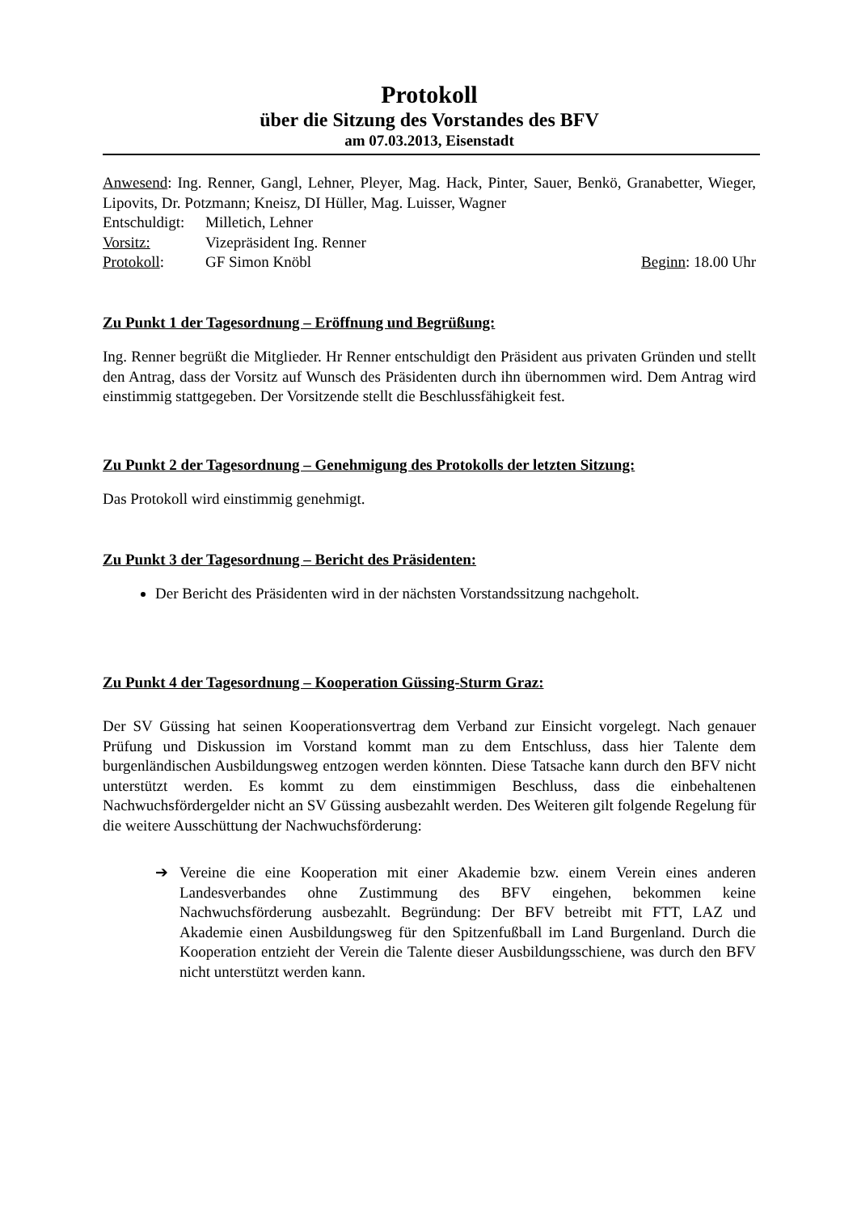Protokoll
über die Sitzung des Vorstandes des BFV
am 07.03.2013, Eisenstadt
Anwesend: Ing. Renner, Gangl, Lehner, Pleyer, Mag. Hack, Pinter, Sauer, Benkö, Granabetter, Wieger, Lipovits, Dr. Potzmann; Kneisz, DI Hüller, Mag. Luisser, Wagner
Entschuldigt: Milletich, Lehner
Vorsitz: Vizepräsident Ing. Renner
Protokoll: GF Simon Knöbl Beginn: 18.00 Uhr
Zu Punkt 1 der Tagesordnung – Eröffnung und Begrüßung:
Ing. Renner begrüßt die Mitglieder. Hr Renner entschuldigt den Präsident aus privaten Gründen und stellt den Antrag, dass der Vorsitz auf Wunsch des Präsidenten durch ihn übernommen wird. Dem Antrag wird einstimmig stattgegeben. Der Vorsitzende stellt die Beschlussfähigkeit fest.
Zu Punkt 2 der Tagesordnung – Genehmigung des Protokolls der letzten Sitzung:
Das Protokoll wird einstimmig genehmigt.
Zu Punkt 3 der Tagesordnung – Bericht des Präsidenten:
Der Bericht des Präsidenten wird in der nächsten Vorstandssitzung nachgeholt.
Zu Punkt 4 der Tagesordnung – Kooperation Güssing-Sturm Graz:
Der SV Güssing hat seinen Kooperationsvertrag dem Verband zur Einsicht vorgelegt. Nach genauer Prüfung und Diskussion im Vorstand kommt man zu dem Entschluss, dass hier Talente dem burgenländischen Ausbildungsweg entzogen werden könnten. Diese Tatsache kann durch den BFV nicht unterstützt werden. Es kommt zu dem einstimmigen Beschluss, dass die einbehaltenen Nachwuchsfördergelder nicht an SV Güssing ausbezahlt werden. Des Weiteren gilt folgende Regelung für die weitere Ausschüttung der Nachwuchsförderung:
➔ Vereine die eine Kooperation mit einer Akademie bzw. einem Verein eines anderen Landesverbandes ohne Zustimmung des BFV eingehen, bekommen keine Nachwuchsförderung ausbezahlt. Begründung: Der BFV betreibt mit FTT, LAZ und Akademie einen Ausbildungsweg für den Spitzenfußball im Land Burgenland. Durch die Kooperation entzieht der Verein die Talente dieser Ausbildungsschiene, was durch den BFV nicht unterstützt werden kann.